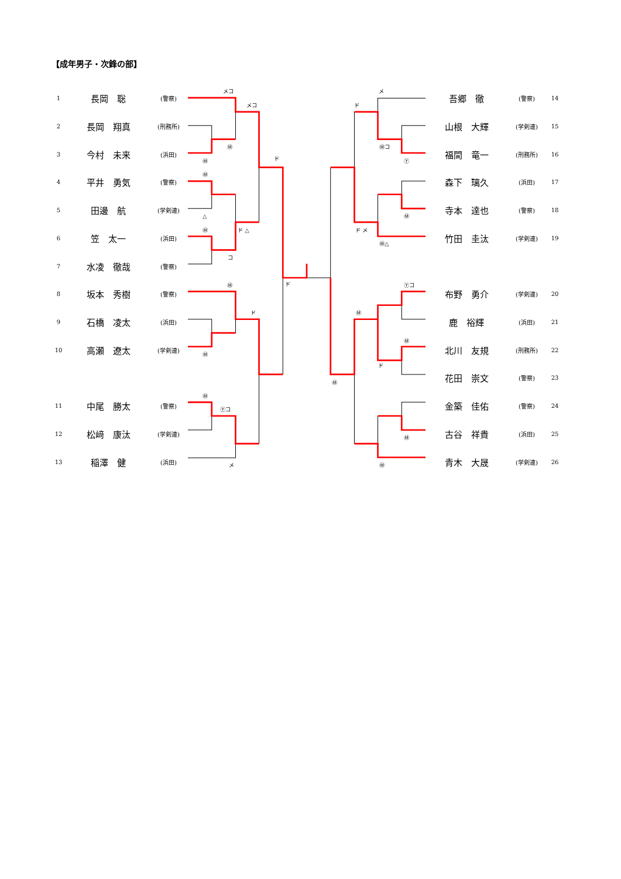【成年男子・次鋒の部】
| 1 | 長岡 聡 | (警察) |
| 2 | 長岡 翔真 | (刑務所) |
| 3 | 今村 未来 | (浜田) |
| 4 | 平井 勇気 | (警察) |
| 5 | 田邊 航 | (学剣連) |
| 6 | 笠 太一 | (浜田) |
| 7 | 水凌 徹哉 | (警察) |
| 8 | 坂本 秀樹 | (警察) |
| 9 | 石橋 凌太 | (浜田) |
| 10 | 高瀬 遼太 | (学剣連) |
| 11 | 中尾 勝太 | (警察) |
| 12 | 松﨑 康汰 | (学剣連) |
| 13 | 稲澤 健 | (浜田) |
メコ
メコ
Ⓜ
Ⓜ
ド
Ⓜ
△
Ⓜ
ド △
コ
Ⓜ
ド
ド
Ⓜ
Ⓜ
Ⓨコ
メ
メ
ド
Ⓜコ
Ⓨ
Ⓜ
ド メ
Ⓜ△
Ⓨコ
Ⓜ
Ⓜ
ド
Ⓜ
Ⓜ
Ⓜ
| 吾郷 徹 | (警察) | 14 |
| 山根 大輝 | (学剣連) | 15 |
| 福間 竜一 | (刑務所) | 16 |
| 森下 璃久 | (浜田) | 17 |
| 寺本 達也 | (警察) | 18 |
| 竹田 圭汰 | (学剣連) | 19 |
| 布野 勇介 | (学剣連) | 20 |
| 鹿 裕輝 | (浜田) | 21 |
| 北川 友規 | (刑務所) | 22 |
| 花田 崇文 | (警察) | 23 |
| 金築 佳佑 | (警察) | 24 |
| 古谷 祥貴 | (浜田) | 25 |
| 青木 大晟 | (学剣連) | 26 |